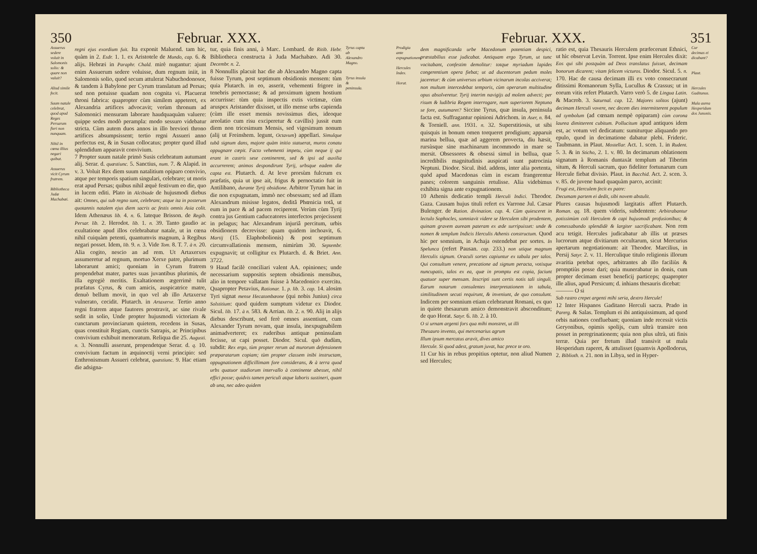350 Februar. XXX.
Assuerus sedere voluit in Salomonis solio: & quare non valuit?
Aliud simile fecit.
Suum natale celebrat, quod apud Reges Persarum fieri non nunquam.
Nihil in cœna illius negari quibat.
Assuerus vicit Cyrum fratrem.
Bibliotheca Judæ Machabæi.
regni ejus exordium fuit. Ita exponit Maluend. tam hic, quàm in 2. Esdr. 1. 1. ex Aristotele de Mundo, cap. 6. & alijs. Hebræi in Paraphr. Chald. mirè nugantur: ajunt enim Assuerum sedere voluisse, dum regnum iniit, in Salomonis solio, quod secum attulerat Nabuchodonosor, & tandem à Babylone per Cyrum translatum ad Persas; sed non potuisse quadam non cognita vi. Placuerat throni fabrica: quapropter cùm similem appeteret, ex Alexandria artifices advocavit; verùm thronum ad Salomonici mensuram laborare haudquaquàm valuere: quippe sedes modò perampla: modo sessuro videbatur stricta. Cùm autem duos annos in illo breviori throno artifices absumpsissent; tertio regni Assueri anno perfectus est, & in Susan collocatus; propter quod illud splendidum apparavit convivium.
7 Propter suum natale primò Susis celebratum autumant alij. Serar. d. quæstiunc. 5. Sanctius, num. 7. & Alapid. in v. 3. Voluit Rex diem suum natalitium opiparo convivio, atque per temporis spatium singulari, celebrare; ut moris erat apud Persas; quibus nihil æquè festivum eo die, quo in lucem editi. Plato in Alcibiade de hujusmodi diebus ait: Omnes, qui sub regno sunt, celebrant; atque ita in posterum quotannis natalem ejus diem sacris ac festis omnis Asia colit. Idem Athenæus lib. 4. n. 6. lateque Brisson. de Regib. Persar. lib. 2. Herodot. lib. 1. n. 39. Tanto gaudio ac exultatione apud illos celebrabatur natale, ut in cœna nihil cuiquàm petenti, quantumvis magnum, à Regibus negari posset. Idem, lib. 9. n. 3. Vide Tom. 8. T. 7. à n. 20. Alia cogito, nescio an ad rem. Ut Artaxerxes assumeretur ad regnum, mortuo Xerxe patre, plurimum laborarunt amici; quoniam in Cyrum fratrem propendebat mater, partes suas juvantibus plurimis, de illa egregiè meritis. Exaltationem ægerrimè tulit præfatus Cyrus, & cum amicis, auspicatrice matre, denuò bellum movit, in quo vel ab illo Artaxerxe vulnerato, cecidit. Plutarch. in Artaxerxe. Tertio anno regni fratrem atque fautores prostravit, ac sine rivale sedit in solio, Unde propter hujusmodi victoriam & cunctarum provinciarum quietem, recedens in Susas, quas constituit Regiam, cunctis Satrapis, ac Principibus convivium exhibuit memoratum. Reliqua die 25. Augusti. n. 3. Nonnulli asserunt, propendetque Serar. d. q. 10. convivium factum in æquinoctij verni principio: sed Enthronismum Assueri celebrat, quæstiunc. 9. Hac etiam die adsigna-
tur, quia finis anni, à Marc. Lombard. de Ritib. Hebr. Bibliotheca constructa à Juda Machabæo. Adi 30. Decembr. n. 2.
8 Nonnullis placuit hac die ab Alexandro Magno capta fuisse Tyrum, post septimum obsidionis mensem: tùm quia Plutarch. in eo, asserit, vehementi frigore in tenebris pernoctasse; & ad proximum ignem hostium accurrisse: tùm quia inspectis extis victimæ, cùm aruspex Aristander dixisset, ut illo mense urbs capienda (cùm ille esset mensis novissimus dies, ideoque areolatio cum risu exciperetur & cavillis) jussit eum diem non tricesimum Mensis, sed vigesimum nonum (alij ut Freinshem. legunt, Octavum) appellari. Simulque tubâ signum dans, majore quàm initio statuerat, muros conatu oppugnare cœpit. Facto vehementi impetu, cùm neque ij qui erant in castris sese continerent, sed & ipsi ad auxilia accurrerent; animos despondirunt Tyrij, urbsque eadem die capta est. Plutarch. d. At leve prorsùm fulcrum ex præfatis, quia ut ipse ait, frigus & pernoctatio fuit in Antilibano, durante Tyrij obsidione. Arbitror Tyrum hac in die non expugnatam, immò nec obsessam; sed ad illam Alexandrum misisse legatos, deditâ Phœnicia totâ, ut eum in pace & ad pacem reciperent. Verùm cùm Tyrij contra jus Gentium caduceatores interfectos projecissent in pelagus; hac Alexandrum injuriâ percitum, urbis obsidionem decrevisse: quam quidem inchoavit, 6. Martij (15. Elaphobolionis) & post septimum circumvallationis mensem, nimirùm 30. Septembr. expugnavit; ut colligitur ex Plutarch. d. & Briet. Ann. 3722.
9 Haud facilè conciliari valent AA. opiniones; unde necessarium suppositis septem obsidionis mensibus, alio in tempore vallatam fuisse à Macedonico exercitu. Quapropter Petavius, Rationar. 1. p. lib. 3. cap. 14. alosim Tyri signat mense Hecatombæone (qui nobis Junius) circa Solstitium: quod quidem sumptum videtur ex Diodor. Sicul. lib. 17. à n. 583. & Arrian. lib. 2. n. 90. Alij in alijs diebus describunt, sed ferè omnes assentiunt, cum Alexander Tyrum novam, quæ insula, inexpugnabilem animadverteret; ex ruderibus antiquæ peninsulam fecisse, ut capi posset. Diodor. Sicul. quò dudùm, subdit: Rex ergo, tùm propter rerum ad murorum defensionem præparatarum copiam; tùm propter classem inibi instructam, oppugnationem difficillimam fore considerans, & à terra quod urbs quatuor stadiorum intervallo à continente abesset, nihil effici posse; quidvis tamen periculi atque laboris sustineri, quam ab una, nec adeo quidem
Tyrus capta ab Alexandro Magno.
Tyrus insula & peninsula.
Februar. XXX. 351
Prodigia ante expugnationem.
Hercules Index.
Horat.
dem magnificanda urbe Macedonum potentiam despici, præstabilius esse judicabat. Antiquam ergo Tyrum, ut tunc vocitabant, confestim demolitur: totque myriadum lapides congerentium opera fiebat; ut ad ducentorum pedum moles jaceretur: & cùm universos urbium vicinarum incolas acciverat; non multum intercedebat temporis, cùm operarum multitudine opus absolveretur. Tyrij interim navigijs ad molem advecti; per risum & ludibria Regem interrogare, num superiorem Neptuno se fore, autumaret? Siccine Tyrus, quæ insula, peninsula facta est. Suffragantur opinioni Adrichom. in Aser, n. 84. & Torniell. ann. 1931. n. 32. Superstitiosis, ut sibi quisquis in bonum omen torqueret prodigium; apparuit marina bellua, quæ ad aggerem provecta, diu hæsit, rursùsque sine machinarum incommodo in mare se mersit. Obsessores & obsessi simul in bellua, quæ incredibilis magnitudinis auspicati sunt patrocinia Neptuni. Diodor. Sicul. ibid. addens, inter alia portenta, quòd apud Macedonas cùm in escam frangerentur panes; colorem sanguinis retulisse. Alia videbimus exhibita signa ante expugnationem.
10 Athenis dedicatio templi Herculi Indici. Theodor. Gaza. Causam hujus tituli refert ex Varrone Jul. Cæsar Bulenger. de Ration. divination. cap. 4. Cùm quiesceret in lectulo Sophocles, somniavit videre se Herculem sibi prodentem, quinam gravem auream pateram ex æde surripuisset: unde & nomen & templum Indicis Herculis Athenis constructum. Quod hìc per somnium, in Achaja ostendebat per sortes. In Spelunca (refert Pausan. cap. 233.) non utique magnum Herculis signum. Oraculi sortes capiuntur ex tabula per talos. Qui consultum venere, precatione ad signum peracta, votisque nuncupatis, talos ex ea, quæ in promptu est copia, faciunt quatuor super mensam. Inscripti sunt certis notis tali singuli. Earum notarum consulentes interpretationem in tabula, similitudinem secuti requirunt, & inveniunt, de quo consulunt. Indicem per somnium etiam celebrarunt Romani, ex quo in quiete thesaurum amico demonstravit absconditum; de quo Horat. Satyr. 6. lib. 2. à 10.
O si urnam argenti fors qua mihi monstret, ut illi
Thesauro invento, qui mercenarius agrum
Illum ipsum mercatus aravit, dives amico
Hercule. Si quod adest, gratum juvat, hac prece te oro.
11 Cur his in rebus propitius optetur, non aliud Numen sed Hercules;
ratio est, quia Thesauris Herculem præfecerunt Ethnici, ut hìc observat Levin. Torrent. Ipse enim Hercules dixit: Eos qui sibi postquàm ad Deos translatus fuisset, decimam bonorum dicarent; vitam felicem victuros. Diodor. Sicul. 5. n. 170. Hac de causa decimam illi ex voto consecrarunt ditissimi Romanorum Sylla, Lucullus & Crassus; ut in eorum vitis refert Plutarch. Varro verò 5. de Lingua Latin. & Macrob. 3. Saturnal. cap. 12. Majores solitos (ajunt) decimam Herculi vovere, nec decem dies intermitterent populum ad symbolum (ad cœnam nempè opiparam) cùm corona laurea dimitterent cubitum. Pollucitum apud antiquos idem est, ac votum vel dedicatum: sumiturque aliquando pro epulo, quod in decimatione dabatur plebi. Frideric. Taubmann. in Plaut. Mostellar. Act. 1. scen. 1. in Rudent. 5. 3. & in Sticho, 2. 1. v. 80. In decimarum oblationem signatum à Romanis duntaxàt templum ad Tiberim situm, & Herculi sacrum, quo fideliter fortunarum cum Hercule fiebat divisio. Plaut. in Bacchid. Act. 2. scen. 3. v. 85. de juvene haud quaquàm parco, accinit:
Frugi est, Herculem fecit ex patre:
Decumam partem ei dedit, sibi novem abstulit.
Plures causas hujusmodi largitatis affert Plutarch. Roman. qq. 18. quem videris, subdentem: Arbitrabantur potissimùm coli Herculem & capi hujusmodi profusionibus; & comessabundo splendidè & largiter sacrificabant. Non rem acu tetigit. Hercules judicabatur ab illis ut præses lucrorum atque divitiarum occultarum, sicut Mercurius apertarum negotiationum: ait Theodor. Marcilius, in Persij Satyr. 2. v. 11. Herculique titulo religionis illorum avaritia petebat opes, arbitrantes ab illo faciliùs & promptiùs posse dari; quia munerabatur in donis, cum propter decimam esset beneficij particeps; quapropter ille alius, apud Persicum; d. inhians thesauris dicebat:
——— O si
Sub rastro crepet argenti mihi seria, dextro Hercule!
12 Inter Hispanos Gaditano Herculi sacra. Prado in Parerg. & Salas. Templum ei ibi antiquissimum, ad quod orbis nationes confluebant; quoniam inde recessit victis Geryonibus, opimis spolijs, cum ultrà transire non posset in peregrinationem; quia non plus ultrà, uti finis terræ. Quia per fretum illud transivit ut mala Hesperidum raperet, & attulisset (quamvis Apollodorus, 2. Biblioth. n. 21. non in Libya, sed in Hyper-
Cur decimas ei dicabant?
Plaut.
Hercules Gaditanus.
Mala aurea Hesperidum dos Junonis.